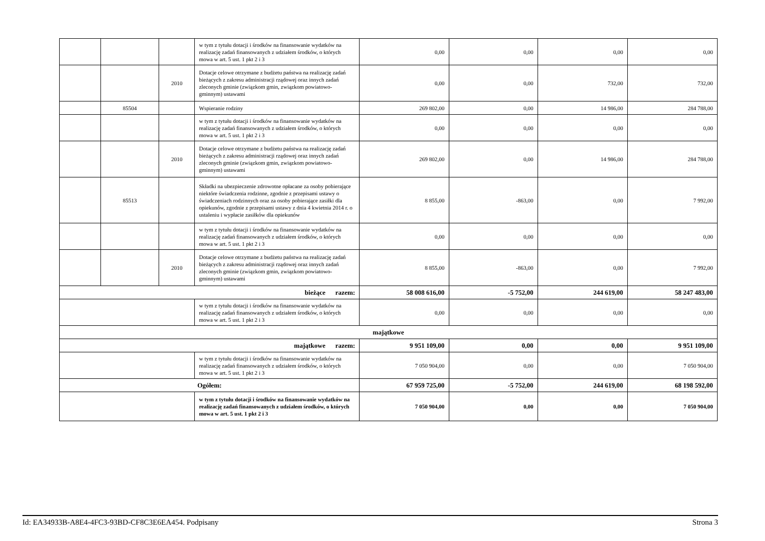| | | | w tym z tytułu dotacji i środków na finansowanie wydatków na realizację zadań finansowanych z udziałem środków, o których mowa w art. 5 ust. 1 pkt 2 i 3 | 0,00 | 0,00 | 0,00 | 0,00 |
| | | 2010 | Dotacje celowe otrzymane z budżetu państwa na realizację zadań bieżących z zakresu administracji rządowej oraz innych zadań zleconych gminie (związkom gmin, związkom powiatowo-gminnym) ustawami | 0,00 | 0,00 | 732,00 | 732,00 |
| | 85504 | | Wspieranie rodziny | 269 802,00 | 0,00 | 14 986,00 | 284 788,00 |
| | | | w tym z tytułu dotacji i środków na finansowanie wydatków na realizację zadań finansowanych z udziałem środków, o których mowa w art. 5 ust. 1 pkt 2 i 3 | 0,00 | 0,00 | 0,00 | 0,00 |
| | | 2010 | Dotacje celowe otrzymane z budżetu państwa na realizację zadań bieżących z zakresu administracji rządowej oraz innych zadań zleconych gminie (związkom gmin, związkom powiatowo-gminnym) ustawami | 269 802,00 | 0,00 | 14 986,00 | 284 788,00 |
| | 85513 | | Składki na ubezpieczenie zdrowotne opłacane za osoby pobierające niektóre świadczenia rodzinne, zgodnie z przepisami ustawy o świadczeniach rodzinnych oraz za osoby pobierające zasiłki dla opiekunów, zgodnie z przepisami ustawy z dnia 4 kwietnia 2014 r. o ustaleniu i wypłacie zasiłków dla opiekunów | 8 855,00 | -863,00 | 0,00 | 7 992,00 |
| | | | w tym z tytułu dotacji i środków na finansowanie wydatków na realizację zadań finansowanych z udziałem środków, o których mowa w art. 5 ust. 1 pkt 2 i 3 | 0,00 | 0,00 | 0,00 | 0,00 |
| | | 2010 | Dotacje celowe otrzymane z budżetu państwa na realizację zadań bieżących z zakresu administracji rządowej oraz innych zadań zleconych gminie (związkom gmin, związkom powiatowo-gminnym) ustawami | 8 855,00 | -863,00 | 0,00 | 7 992,00 |
| bieżące razem: | | | | 58 008 616,00 | -5 752,00 | 244 619,00 | 58 247 483,00 |
| | | | w tym z tytułu dotacji i środków na finansowanie wydatków na realizację zadań finansowanych z udziałem środków, o których mowa w art. 5 ust. 1 pkt 2 i 3 | 0,00 | 0,00 | 0,00 | 0,00 |
| majątkowe | | | | | | | |
| majątkowe razem: | | | | 9 951 109,00 | 0,00 | 0,00 | 9 951 109,00 |
| | | | w tym z tytułu dotacji i środków na finansowanie wydatków na realizację zadań finansowanych z udziałem środków, o których mowa w art. 5 ust. 1 pkt 2 i 3 | 7 050 904,00 | 0,00 | 0,00 | 7 050 904,00 |
| Ogółem: | | | | 67 959 725,00 | -5 752,00 | 244 619,00 | 68 198 592,00 |
| | | | w tym z tytułu dotacji i środków na finansowanie wydatków na realizację zadań finansowanych z udziałem środków, o których mowa w art. 5 ust. 1 pkt 2 i 3 | 7 050 904,00 | 0,00 | 0,00 | 7 050 904,00 |
Id: EA34933B-A8E4-4FC3-93BD-CF8C3E6EA454. Podpisany Strona 3